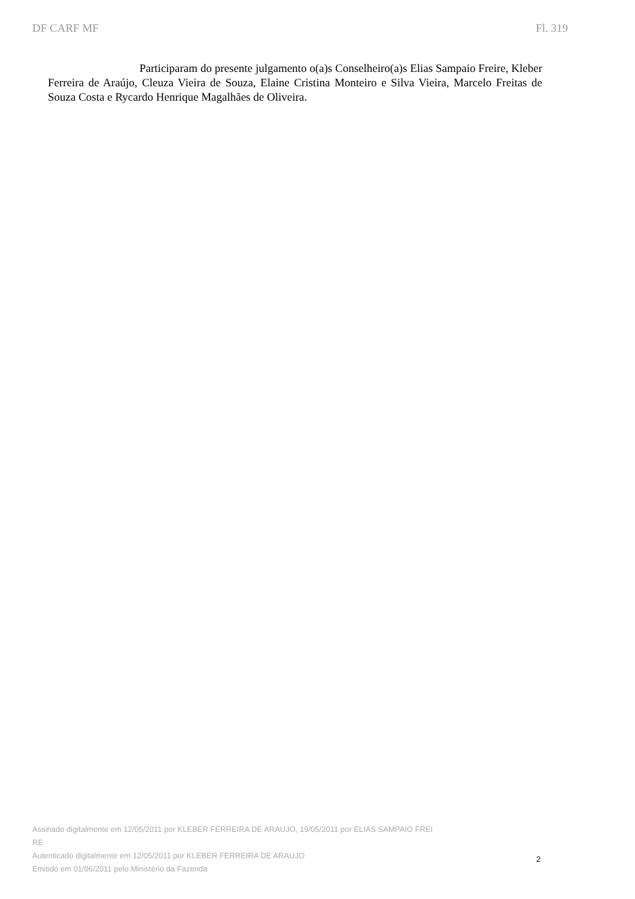DF CARF MF Fl. 319
Participaram do presente julgamento o(a)s Conselheiro(a)s Elias Sampaio Freire, Kleber Ferreira de Araújo, Cleuza Vieira de Souza, Elaine Cristina Monteiro e Silva Vieira, Marcelo Freitas de Souza Costa e Rycardo Henrique Magalhães de Oliveira.
Assinado digitalmente em 12/05/2011 por KLEBER FERREIRA DE ARAUJO, 19/05/2011 por ELIAS SAMPAIO FREI
RE
Autenticado digitalmente em 12/05/2011 por KLEBER FERREIRA DE ARAUJO
Emitido em 01/06/2011 pelo Ministério da Fazenda
2